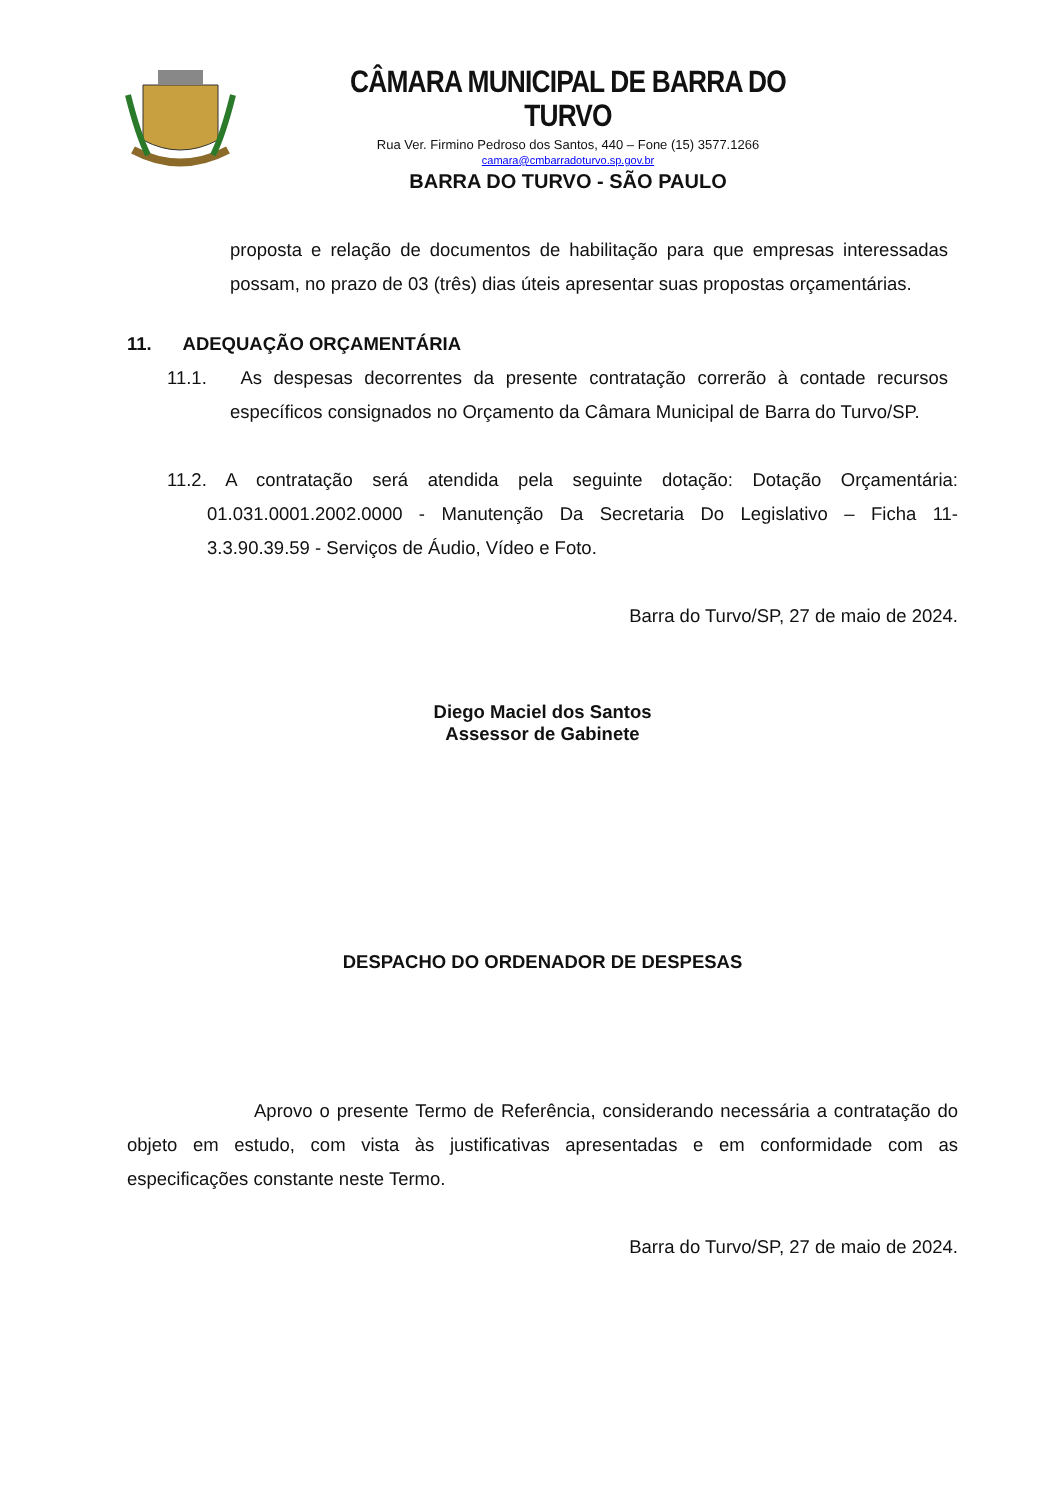CÂMARA MUNICIPAL DE BARRA DO TURVO
Rua Ver. Firmino Pedroso dos Santos, 440 – Fone (15) 3577.1266
camara@cmbarradoturvo.sp.gov.br
BARRA DO TURVO - SÃO PAULO
proposta e relação de documentos de habilitação para que empresas interessadas possam, no prazo de 03 (três) dias úteis apresentar suas propostas orçamentárias.
11. ADEQUAÇÃO ORÇAMENTÁRIA
11.1. As despesas decorrentes da presente contratação correrão à contade recursos específicos consignados no Orçamento da Câmara Municipal de Barra do Turvo/SP.
11.2. A contratação será atendida pela seguinte dotação: Dotação Orçamentária: 01.031.0001.2002.0000 - Manutenção Da Secretaria Do Legislativo – Ficha 11- 3.3.90.39.59 - Serviços de Áudio, Vídeo e Foto.
Barra do Turvo/SP, 27 de maio de 2024.
Diego Maciel dos Santos
Assessor de Gabinete
DESPACHO DO ORDENADOR DE DESPESAS
Aprovo o presente Termo de Referência, considerando necessária a contratação do objeto em estudo, com vista às justificativas apresentadas e em conformidade com as especificações constante neste Termo.
Barra do Turvo/SP, 27 de maio de 2024.